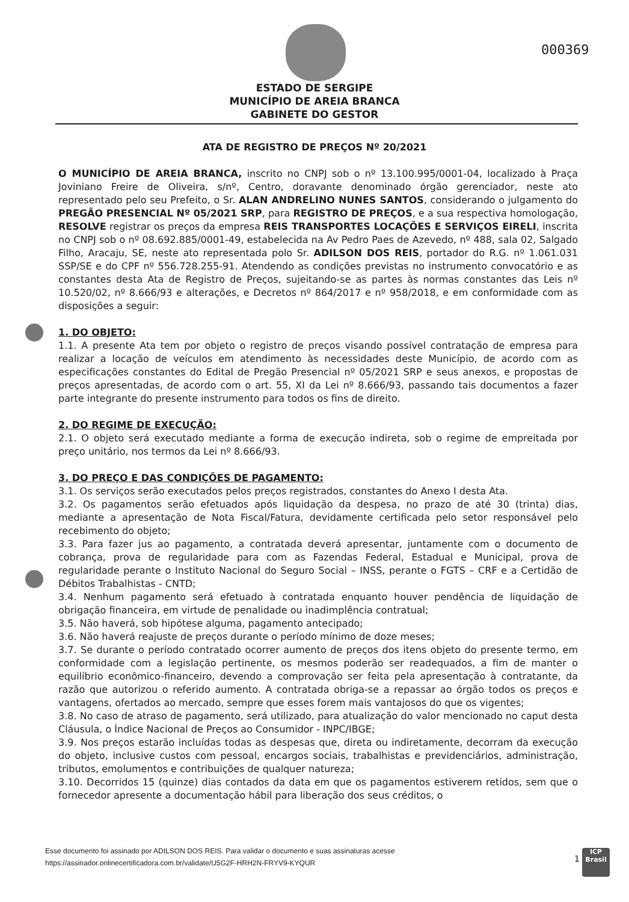000369
ESTADO DE SERGIPE
MUNICÍPIO DE AREIA BRANCA
GABINETE DO GESTOR
ATA DE REGISTRO DE PREÇOS Nº 20/2021
O MUNICÍPIO DE AREIA BRANCA, inscrito no CNPJ sob o nº 13.100.995/0001-04, localizado à Praça Joviniano Freire de Oliveira, s/nº, Centro, doravante denominado órgão gerenciador, neste ato representado pelo seu Prefeito, o Sr. ALAN ANDRELINO NUNES SANTOS, considerando o julgamento do PREGÃO PRESENCIAL Nº 05/2021 SRP, para REGISTRO DE PREÇOS, e a sua respectiva homologação, RESOLVE registrar os preços da empresa REIS TRANSPORTES LOCAÇÕES E SERVIÇOS EIRELI, inscrita no CNPJ sob o nº 08.692.885/0001-49, estabelecida na Av Pedro Paes de Azevedo, nº 488, sala 02, Salgado Filho, Aracaju, SE, neste ato representada polo Sr. ADILSON DOS REIS, portador do R.G. nº 1.061.031 SSP/SE e do CPF nº 556.728.255-91. Atendendo as condições previstas no instrumento convocatório e as constantes desta Ata de Registro de Preços, sujeitando-se as partes às normas constantes das Leis nº 10.520/02, nº 8.666/93 e alterações, e Decretos nº 864/2017 e nº 958/2018, e em conformidade com as disposições a seguir:
1. DO OBJETO:
1.1. A presente Ata tem por objeto o registro de preços visando possível contratação de empresa para realizar a locação de veículos em atendimento às necessidades deste Município, de acordo com as especificações constantes do Edital de Pregão Presencial nº 05/2021 SRP e seus anexos, e propostas de preços apresentadas, de acordo com o art. 55, XI da Lei nº 8.666/93, passando tais documentos a fazer parte integrante do presente instrumento para todos os fins de direito.
2. DO REGIME DE EXECUÇÃO:
2.1. O objeto será executado mediante a forma de execução indireta, sob o regime de empreitada por preço unitário, nos termos da Lei nº 8.666/93.
3. DO PREÇO E DAS CONDIÇÕES DE PAGAMENTO:
3.1. Os serviços serão executados pelos preços registrados, constantes do Anexo I desta Ata.
3.2. Os pagamentos serão efetuados após liquidação da despesa, no prazo de até 30 (trinta) dias, mediante a apresentação de Nota Fiscal/Fatura, devidamente certificada pelo setor responsável pelo recebimento do objeto;
3.3. Para fazer jus ao pagamento, a contratada deverá apresentar, juntamente com o documento de cobrança, prova de regularidade para com as Fazendas Federal, Estadual e Municipal, prova de regularidade perante o Instituto Nacional do Seguro Social – INSS, perante o FGTS – CRF e a Certidão de Débitos Trabalhistas - CNTD;
3.4. Nenhum pagamento será efetuado à contratada enquanto houver pendência de liquidação de obrigação financeira, em virtude de penalidade ou inadimplência contratual;
3.5. Não haverá, sob hipótese alguma, pagamento antecipado;
3.6. Não haverá reajuste de preços durante o período mínimo de doze meses;
3.7. Se durante o período contratado ocorrer aumento de preços dos itens objeto do presente termo, em conformidade com a legislação pertinente, os mesmos poderão ser readequados, a fim de manter o equilíbrio econômico-financeiro, devendo a comprovação ser feita pela apresentação à contratante, da razão que autorizou o referido aumento. A contratada obriga-se a repassar ao órgão todos os preços e vantagens, ofertados ao mercado, sempre que esses forem mais vantajosos do que os vigentes;
3.8. No caso de atraso de pagamento, será utilizado, para atualização do valor mencionado no caput desta Cláusula, o Índice Nacional de Preços ao Consumidor - INPC/IBGE;
3.9. Nos preços estarão incluídas todas as despesas que, direta ou indiretamente, decorram da execução do objeto, inclusive custos com pessoal, encargos sociais, trabalhistas e previdenciários, administração, tributos, emolumentos e contribuições de qualquer natureza;
3.10. Decorridos 15 (quinze) dias contados da data em que os pagamentos estiverem retidos, sem que o fornecedor apresente a documentação hábil para liberação dos seus créditos, o
Esse documento foi assinado por ADILSON DOS REIS. Para validar o documento e suas assinaturas acesse
https://assinador.onlinecertificadora.com.br/validate/U5G2F-HRH2N-FRYV9-KYQUR
1
ICP
Brasil